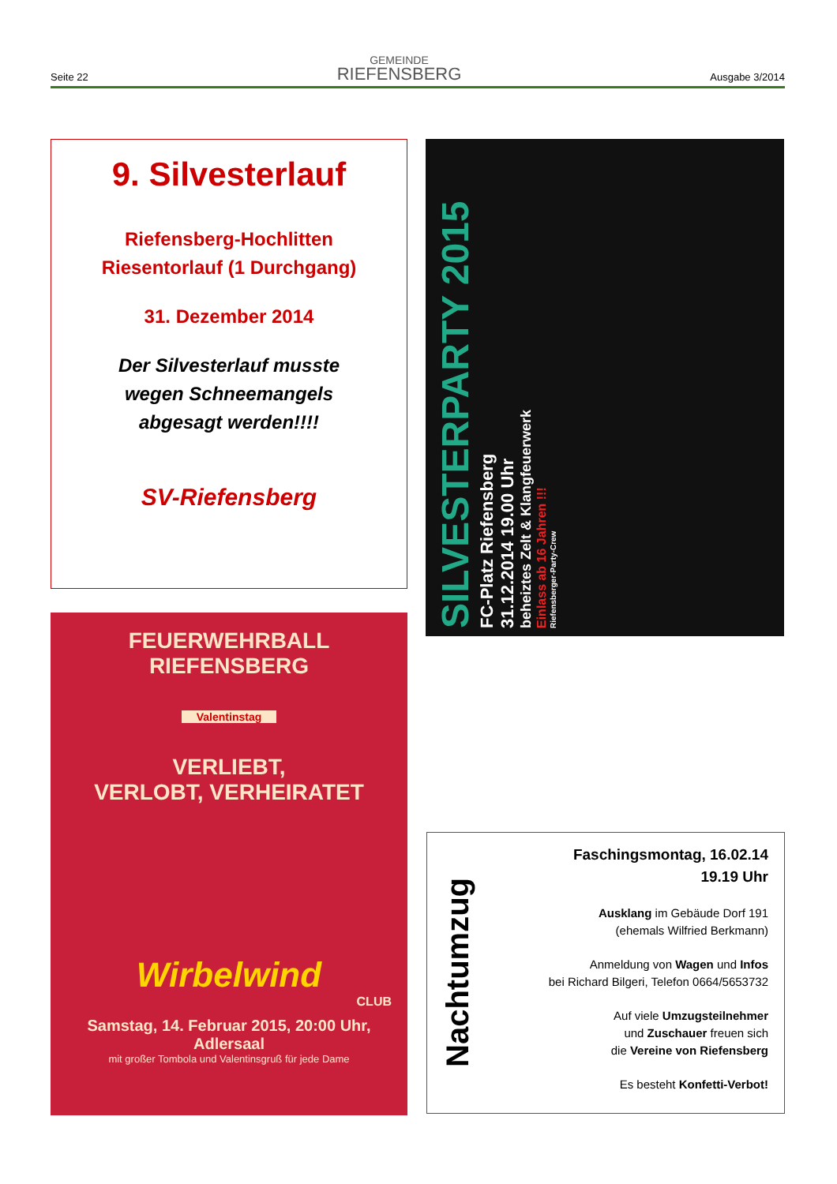Seite 22
GEMEINDE
RIEFENSBERG
Ausgabe 3/2014
9. Silvesterlauf
Riefensberg-Hochlitten
Riesentorlauf (1 Durchgang)
31. Dezember 2014
Der Silvesterlauf musste
wegen Schneemangels
abgesagt werden!!!!
SV-Riefensberg
SILVESTERPARTY 2015
FC-Platz Riefensberg
31.12.2014 19.00 Uhr
beheiztes Zelt & Klangfeuerwerk
Einlass ab 16 Jahren !!!
Riefensberger-Party-Crew
FEUERWEHRBALL
RIEFENSBERG
Valentinstag
VERLIEBT,
VERLOBT, VERHEIRATET
Wirbelwind
CLUB
Samstag, 14. Februar 2015, 20:00 Uhr,
Adlersaal
mit großer Tombola und Valentinsgruß für jede Dame
Nachtumzug
Faschingsmontag, 16.02.14
19.19 Uhr
Ausklang im Gebäude Dorf 191
(ehemals Wilfried Berkmann)
Anmeldung von Wagen und Infos
bei Richard Bilgeri, Telefon 0664/5653732
Auf viele Umzugsteilnehmer
und Zuschauer freuen sich
die Vereine von Riefensberg
Es besteht Konfetti-Verbot!